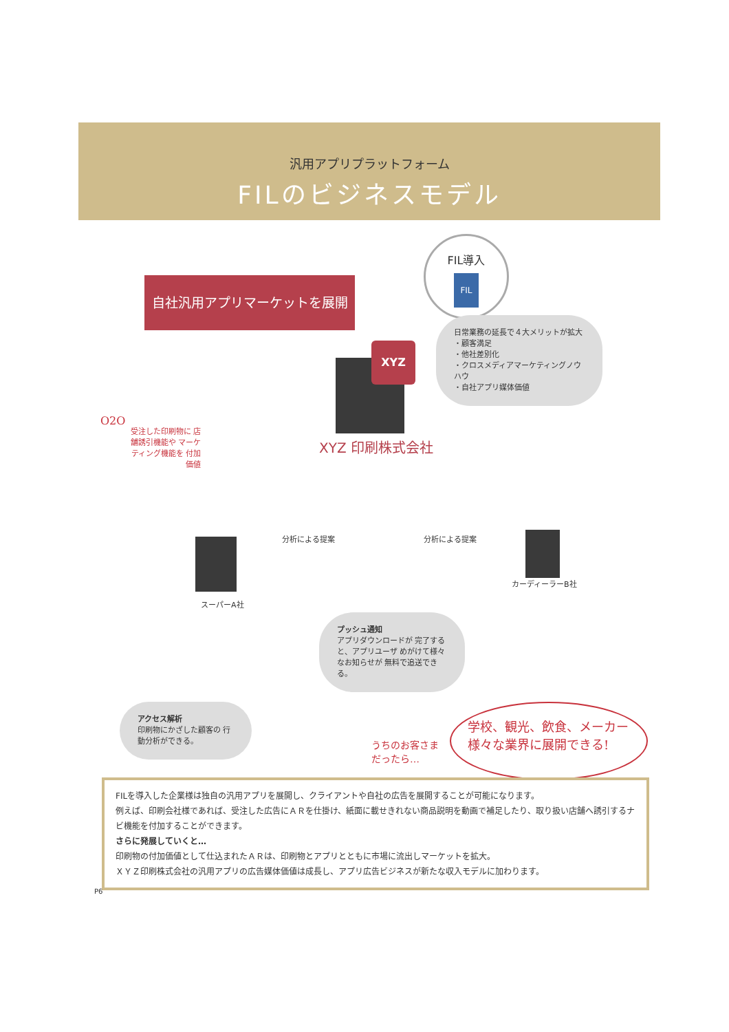汎用アプリプラットフォーム
FILのビジネスモデル
自社汎用アプリマーケットを展開
FIL導入
FIL
日常業務の延長で４大メリットが拡大
・顧客満足
・他社差別化
・クロスメディアマーケティングノウハウ
・自社アプリ媒体価値
XYZ
XYZ 印刷株式会社
O2O
受注した印刷物に 店舗誘引機能や マーケティング機能を 付加価値
分析による提案 分析による提案
スーパーA社
カーディーラーB社
プッシュ通知
アプリダウンロードが 完了すると、アプリユーザ めがけて様々なお知らせが 無料で追送できる。
アクセス解析
印刷物にかざした顧客の 行動分析ができる。
うちのお客さま
だったら…
学校、観光、飲食、メーカー
様々な業界に展開できる!
FILを導入した企業様は独自の汎用アプリを展開し、クライアントや自社の広告を展開することが可能になります。
例えば、印刷会社様であれば、受注した広告にＡＲを仕掛け、紙面に載せきれない商品説明を動画で補足したり、取り扱い店舗へ誘引するナビ機能を付加することができます。
さらに発展していくと…
印刷物の付加価値として仕込まれたＡＲは、印刷物とアプリとともに市場に流出しマーケットを拡大。
ＸＹＺ印刷株式会社の汎用アプリの広告媒体価値は成長し、アプリ広告ビジネスが新たな収入モデルに加わります。
P6